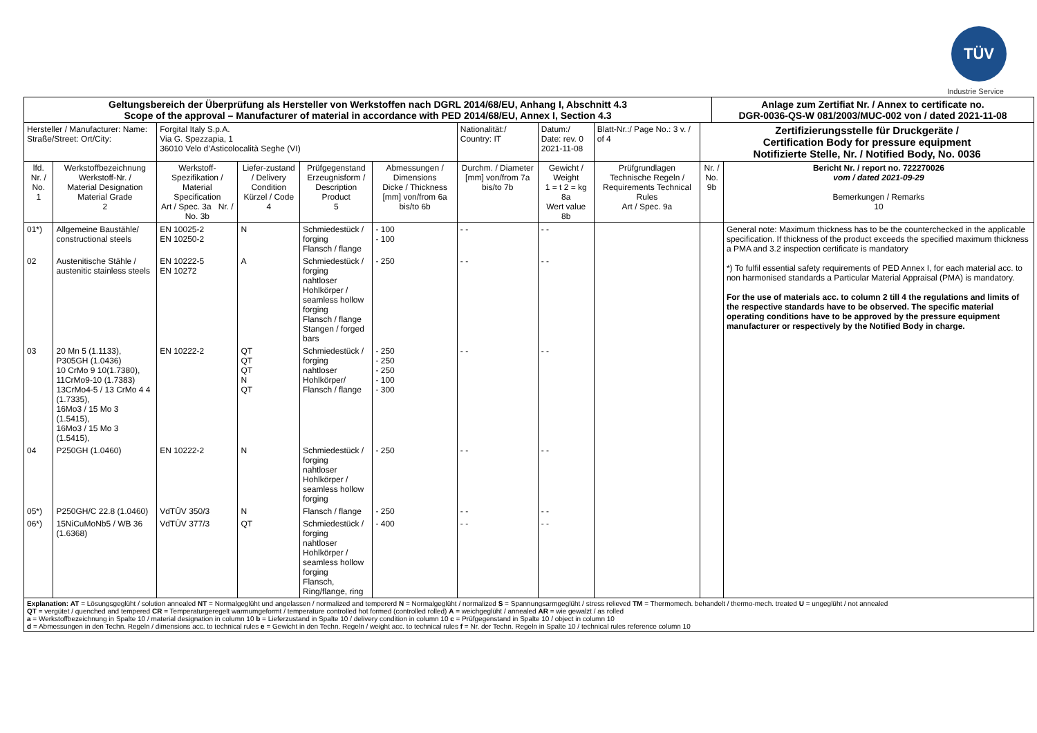TÜV
Industrie Service
| Geltungsbereich der Überprüfung als Hersteller von Werkstoffen nach DGRL 2014/68/EU, Anhang I, Abschnitt 4.3 Scope of the approval – Manufacturer of material in accordance with PED 2014/68/EU, Annex I, Section 4.3 | | | | | | | | | | Anlage zum Zertifiat Nr. / Annex to certificate no. DGR-0036-QS-W 081/2003/MUC-002 von / dated 2021-11-08 | |
| Hersteller / Manufacturer: Name: Straße/Street: Ort/City: | | Forgital Italy S.p.A. Via G. Spezzapia, 1 36010 Velo d’Asticolocalità Seghe (VI) | | | | Nationalität:/ Country: IT | Datum:/ Date: rev. 0 2021-11-08 | Blatt-Nr.:/ Page No.: 3 v. / of 4 | Zertifizierungsstelle für Druckgeräte / Certification Body for pressure equipment Notifizierte Stelle, Nr. / Notified Body, No. 0036 | | |
| lfd. Nr. / No. 1 | Werkstoffbezeichnung Werkstoff-Nr. / Material Designation Material Grade 2 | Werkstoff-Spezifikation / Material Specification Art / Spec. 3a Nr. / No. 3b | Liefer-zustand / Delivery Condition Kürzel / Code 4 | Prüfgegenstand Erzeugnisform / Description Product 5 | Abmessungen / Dimensions Dicke / Thickness [mm] von/from 6a bis/to 6b | Durchm. / Diameter [mm] von/from 7a bis/to 7b | Gewicht / Weight 1 = t 2 = kg 8a Wert value 8b | Prüfgrundlagen Technische Regeln / Requirements Technical Rules Art / Spec. 9a | Nr. / No. 9b | | Bericht Nr. / report no. 722270026 vom / dated 2021-09-29 Bemerkungen / Remarks 10 |
| 01*) | Allgemeine Baustähle/ constructional steels | EN 10025-2 EN 10250-2 | N | Schmiedestück / forging Flansch / flange | - 100 - 100 | - - | - - | | | | General note: Maximum thickness has to be the counterchecked in the applicable specification. If thickness of the product exceeds the specified maximum thickness a PMA and 3.2 inspection certificate is mandatory *) To fulfil essential safety requirements of PED Annex I, for each material acc. to non harmonised standards a Particular Material Appraisal (PMA) is mandatory. For the use of materials acc. to column 2 till 4 the regulations and limits of the respective standards have to be observed. The specific material operating conditions have to be approved by the pressure equipment manufacturer or respectively by the Notified Body in charge. |
| 02 | Austenitische Stähle / austenitic stainless steels | EN 10222-5 EN 10272 | A | Schmiedestück / forging nahtloser Hohlkörper / seamless hollow forging Flansch / flange Stangen / forged bars | - 250 | - - | - - | | | | |
| 03 | 20 Mn 5 (1.1133), P305GH (1.0436) 10 CrMo 9 10(1.7380), 11CrMo9-10 (1.7383) 13CrMo4-5 / 13 CrMo 4 4 (1.7335), 16Mo3 / 15 Mo 3 (1.5415), 16Mo3 / 15 Mo 3 (1.5415), | EN 10222-2 | QT QT QT N QT | Schmiedestück / forging nahtloser Hohlkörper/ Flansch / flange | - 250 - 250 - 250 - 100 - 300 | - - | - - | | | | |
| 04 | P250GH (1.0460) | EN 10222-2 | N | Schmiedestück / forging nahtloser Hohlkörper / seamless hollow forging | - 250 | - - | - - | | | | |
| 05*) | P250GH/C 22.8 (1.0460) | VdTÜV 350/3 | N | Flansch / flange | - 250 | - - | - - | | | | |
| 06*) | 15NiCuMoNb5 / WB 36 (1.6368) | VdTÜV 377/3 | QT | Schmiedestück / forging nahtloser Hohlkörper / seamless hollow forging Flansch, Ring/flange, ring | - 400 | - - | - - | | | | |
| Explanation: AT = Lösungsgeglüht / solution annealed NT = Normalgeglüht und angelassen / normalized and tempererd N = Normalgeglüht / normalized S = Spannungsarmgeglüht / stress relieved TM = Thermomech. behandelt / thermo-mech. treated U = ungeglüht / not annealed QT = vergütet / quenched and tempered CR = Temperaturgeregelt warmumgeformt / temperature controlled hot formed (controlled rolled) A = weichgeglüht / annealed AR = wie gewalzt / as rolled a = Werkstoffbezeichnung in Spalte 10 / material designation in column 10 b = Lieferzustand in Spalte 10 / delivery condition in column 10 c = Prüfgegenstand in Spalte 10 / object in column 10 d = Abmessungen in den Techn. Regeln / dimensions acc. to technical rules e = Gewicht in den Techn. Regeln / weight acc. to technical rules f = Nr. der Techn. Regeln in Spalte 10 / technical rules reference column 10 | | | | | | | | | | | |